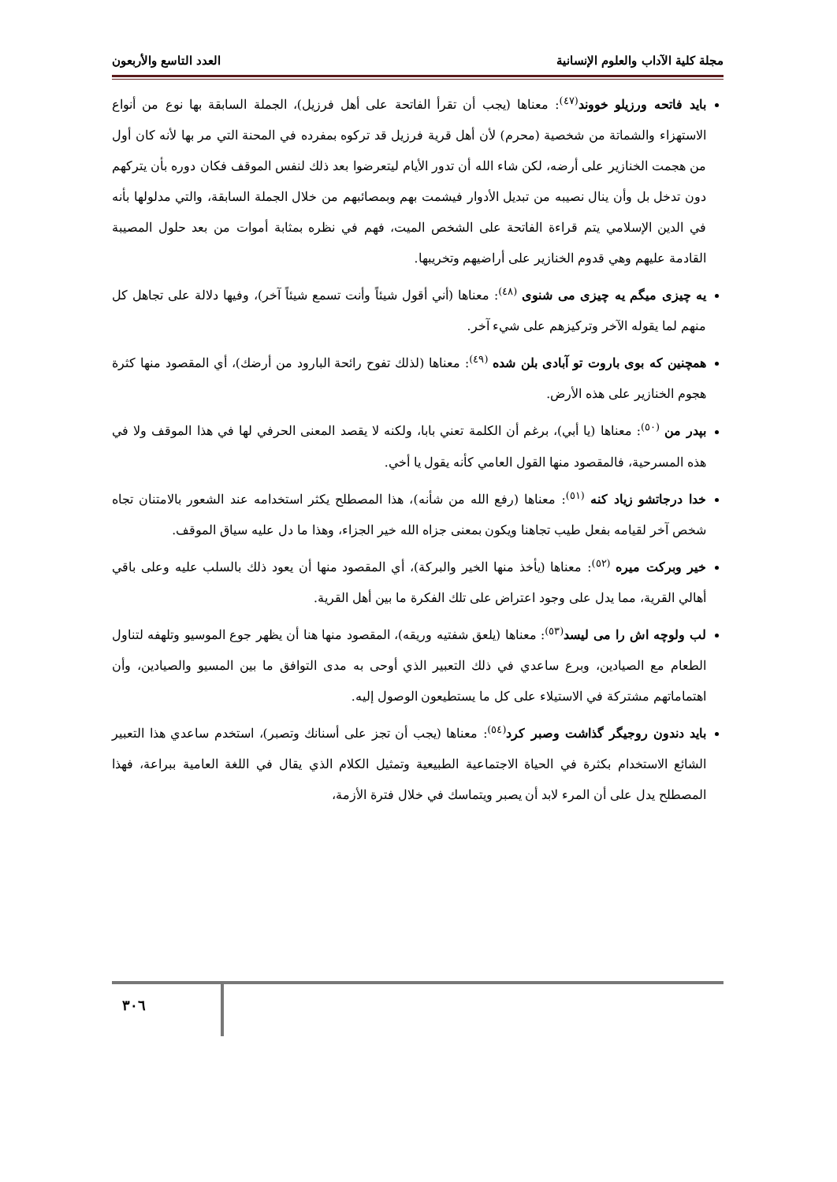مجلة كلية الآداب والعلوم الإنسانية العدد التاسع والأربعون
بايد فاتحه ورزيلو خووند<sup>(٤٧)</sup>: معناها (يجب أن تقرأ الفاتحة على أهل فرزيل)، الجملة السابقة بها نوع من أنواع الاستهزاء والشماتة من شخصية (محرم) لأن أهل قرية فرزيل قد تركوه بمفرده في المحنة التي مر بها لأنه كان أول من هجمت الخنازير على أرضه، لكن شاء الله أن تدور الأيام ليتعرضوا بعد ذلك لنفس الموقف فكان دوره بأن يتركهم دون تدخل بل وأن ينال نصيبه من تبديل الأدوار فيشمت بهم وبمصائبهم من خلال الجملة السابقة، والتي مدلولها بأنه في الدين الإسلامي يتم قراءة الفاتحة على الشخص الميت، فهم في نظره بمثابة أموات من بعد حلول المصيبة القادمة عليهم وهي قدوم الخنازير على أراضيهم وتخريبها.
يه چيزى ميگم يه چيزى مى شنوى <sup>(٤٨)</sup>: معناها (أني أقول شيئاً وأنت تسمع شيئاً آخر)، وفيها دلالة على تجاهل كل منهم لما يقوله الآخر وتركيزهم على شيء آخر.
همچنين كه بوى باروت تو آبادى بلن شده <sup>(٤٩)</sup>: معناها (لذلك تفوح رائحة البارود من أرضك)، أي المقصود منها كثرة هجوم الخنازير على هذه الأرض.
بپدر من <sup>(٥٠)</sup>: معناها (يا أبي)، برغم أن الكلمة تعني بابا، ولكنه لا يقصد المعنى الحرفي لها في هذا الموقف ولا في هذه المسرحية، فالمقصود منها القول العامي كأنه يقول يا أخي.
خدا درجاتشو زياد كنه <sup>(٥١)</sup>: معناها (رفع الله من شأنه)، هذا المصطلح يكثر استخدامه عند الشعور بالامتنان تجاه شخص آخر لقيامه بفعل طيب تجاهنا ويكون بمعنى جزاه الله خير الجزاء، وهذا ما دل عليه سياق الموقف.
خير وبركت ميره <sup>(٥٢)</sup>: معناها (يأخذ منها الخير والبركة)، أي المقصود منها أن يعود ذلك بالسلب عليه وعلى باقي أهالي القرية، مما يدل على وجود اعتراض على تلك الفكرة ما بين أهل القرية.
لب ولوچه اش را مى ليسد<sup>(٥٣)</sup>: معناها (يلعق شفتيه وريقه)، المقصود منها هنا أن يظهر جوع الموسيو وتلهفه لتناول الطعام مع الصيادين، وبرع ساعدي في ذلك التعبير الذي أوحى به مدى التوافق ما بين المسيو والصيادين، وأن اهتماماتهم مشتركة في الاستيلاء على كل ما يستطيعون الوصول إليه.
بايد دندون روجيگر گذاشت وصبر كرد<sup>(٥٤)</sup>: معناها (يجب أن تجز على أسنانك وتصبر)، استخدم ساعدي هذا التعبير الشائع الاستخدام بكثرة في الحياة الاجتماعية الطبيعية وتمثيل الكلام الذي يقال في اللغة العامية ببراعة، فهذا المصطلح يدل على أن المرء لابد أن يصبر ويتماسك في خلال فترة الأزمة،
٣٠٦